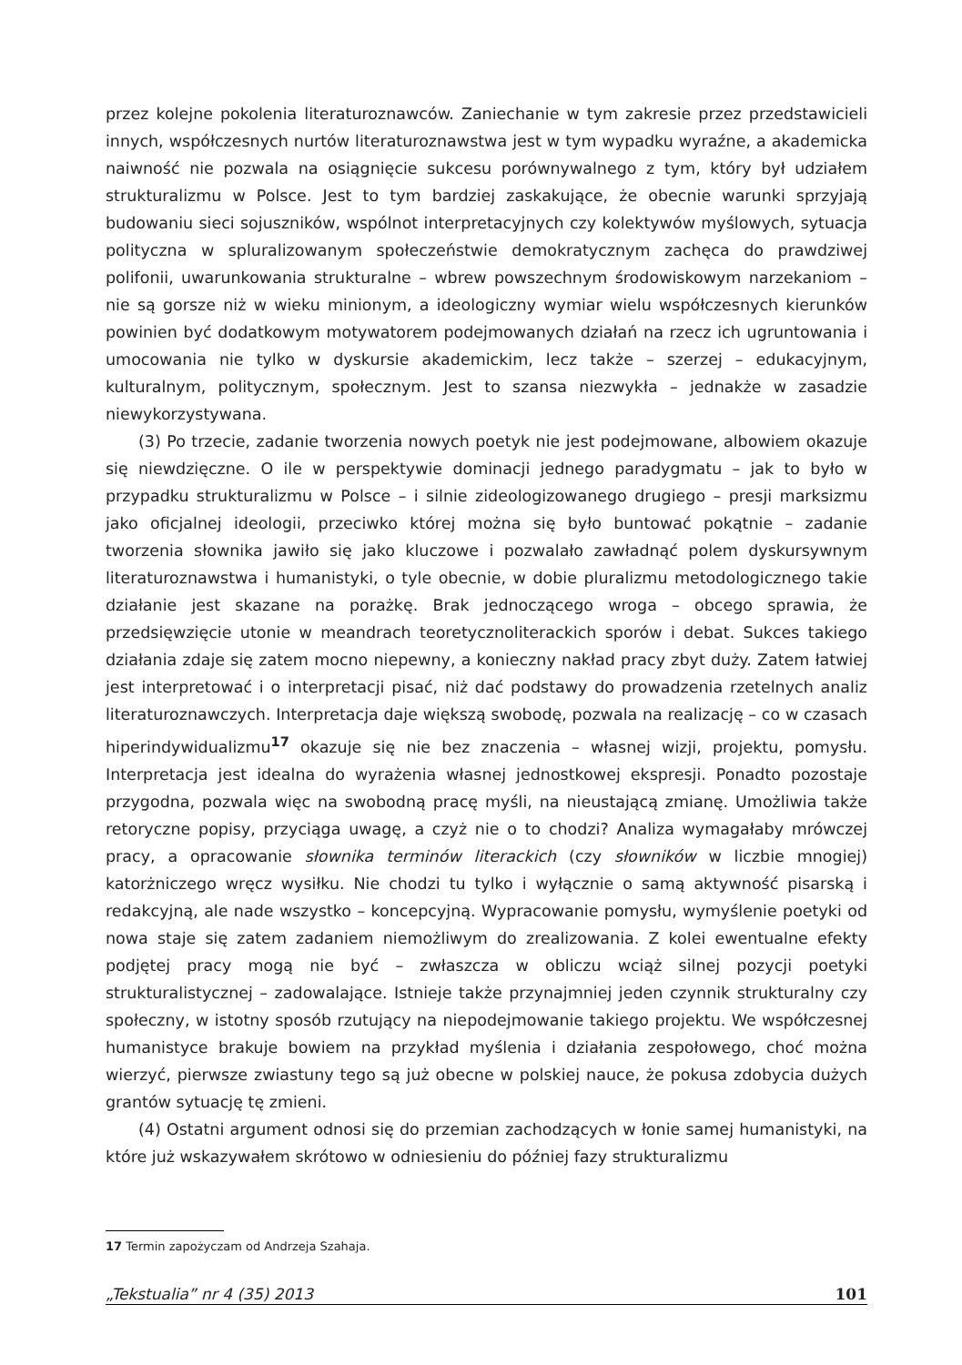przez kolejne pokolenia literaturoznawców. Zaniechanie w tym zakresie przez przedstawicieli innych, współczesnych nurtów literaturoznawstwa jest w tym wypadku wyraźne, a akademicka naiwność nie pozwala na osiągnięcie sukcesu porównywalnego z tym, który był udziałem strukturalizmu w Polsce. Jest to tym bardziej zaskakujące, że obecnie warunki sprzyjają budowaniu sieci sojuszników, wspólnot interpretacyjnych czy kolektywów myślowych, sytuacja polityczna w spluralizowanym społeczeństwie demokratycznym zachęca do prawdziwej polifonii, uwarunkowania strukturalne – wbrew powszechnym środowiskowym narzekaniom – nie są gorsze niż w wieku minionym, a ideologiczny wymiar wielu współczesnych kierunków powinien być dodatkowym motywatorem podejmowanych działań na rzecz ich ugruntowania i umocowania nie tylko w dyskursie akademickim, lecz także – szerzej – edukacyjnym, kulturalnym, politycznym, społecznym. Jest to szansa niezwykła – jednakże w zasadzie niewykorzystywana.
(3) Po trzecie, zadanie tworzenia nowych poetyk nie jest podejmowane, albowiem okazuje się niewdzięczne. O ile w perspektywie dominacji jednego paradygmatu – jak to było w przypadku strukturalizmu w Polsce – i silnie zideologizowanego drugiego – presji marksizmu jako oficjalnej ideologii, przeciwko której można się było buntować pokątnie – zadanie tworzenia słownika jawiło się jako kluczowe i pozwalało zawładnąć polem dyskursywnym literaturoznawstwa i humanistyki, o tyle obecnie, w dobie pluralizmu metodologicznego takie działanie jest skazane na porażkę. Brak jednoczącego wroga – obcego sprawia, że przedsięwzięcie utonie w meandrach teoretycznoliterackich sporów i debat. Sukces takiego działania zdaje się zatem mocno niepewny, a konieczny nakład pracy zbyt duży. Zatem łatwiej jest interpretować i o interpretacji pisać, niż dać podstawy do prowadzenia rzetelnych analiz literaturoznawczych. Interpretacja daje większą swobodę, pozwala na realizację – co w czasach hiperindywidualizmu<sup>17</sup> okazuje się nie bez znaczenia – własnej wizji, projektu, pomysłu. Interpretacja jest idealna do wyrażenia własnej jednostkowej ekspresji. Ponadto pozostaje przygodna, pozwala więc na swobodną pracę myśli, na nieustającą zmianę. Umożliwia także retoryczne popisy, przyciąga uwagę, a czyż nie o to chodzi? Analiza wymagałaby mrówczej pracy, a opracowanie słownika terminów literackich (czy słowników w liczbie mnogiej) katorżniczego wręcz wysiłku. Nie chodzi tu tylko i wyłącznie o samą aktywność pisarską i redakcyjną, ale nade wszystko – koncepcyjną. Wypracowanie pomysłu, wymyślenie poetyki od nowa staje się zatem zadaniem niemożliwym do zrealizowania. Z kolei ewentualne efekty podjętej pracy mogą nie być – zwłaszcza w obliczu wciąż silnej pozycji poetyki strukturalistycznej – zadowalające. Istnieje także przynajmniej jeden czynnik strukturalny czy społeczny, w istotny sposób rzutujący na niepodejmowanie takiego projektu. We współczesnej humanistyce brakuje bowiem na przykład myślenia i działania zespołowego, choć można wierzyć, pierwsze zwiastuny tego są już obecne w polskiej nauce, że pokusa zdobycia dużych grantów sytuację tę zmieni.
(4) Ostatni argument odnosi się do przemian zachodzących w łonie samej humanistyki, na które już wskazywałem skrótowo w odniesieniu do później fazy strukturalizmu
17 Termin zapożyczam od Andrzeja Szahaja.
„Tekstualia” nr 4 (35) 2013 101